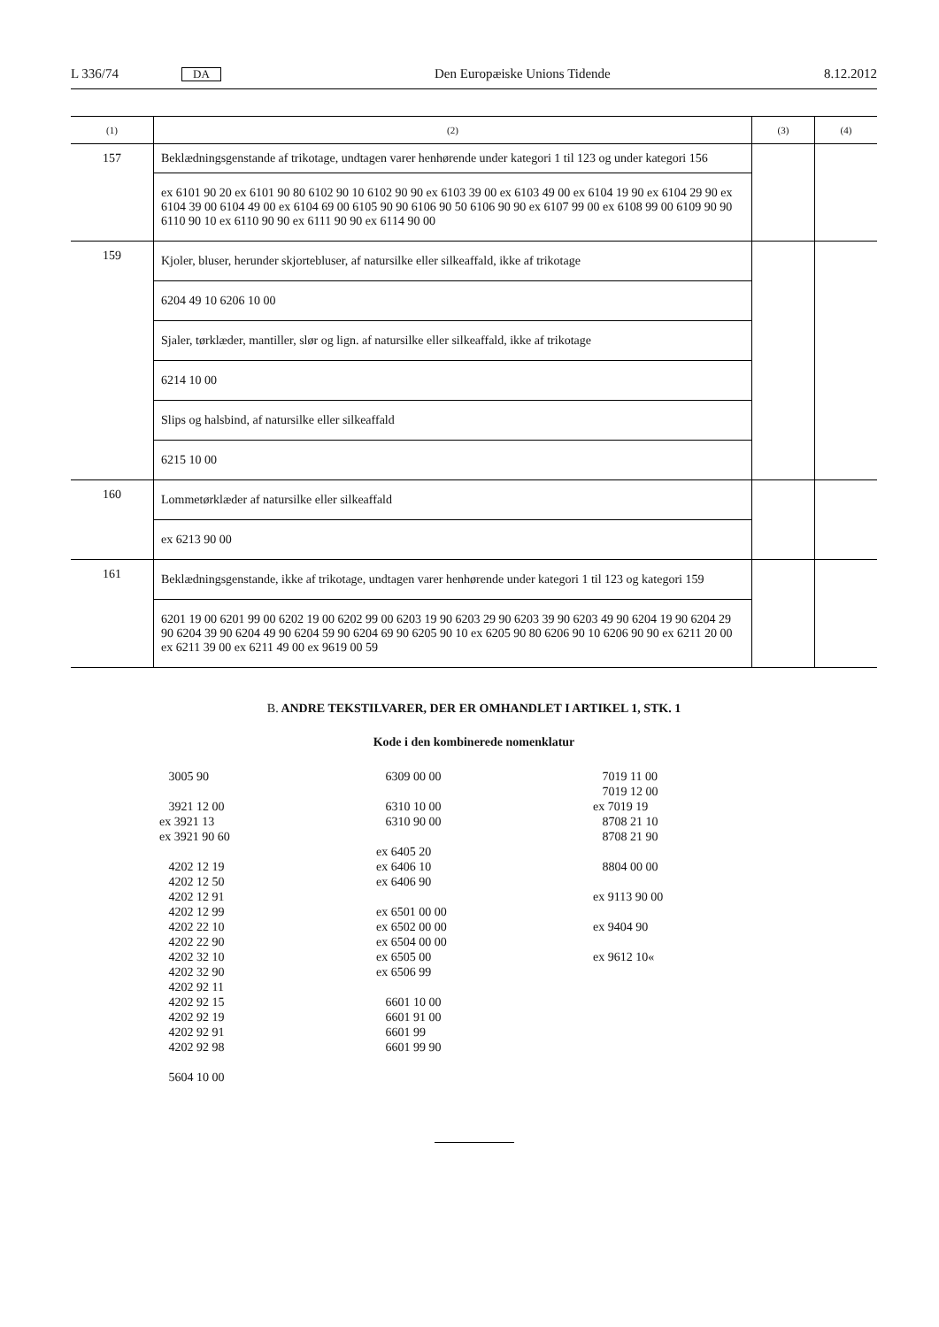L 336/74 DA Den Europæiske Unions Tidende 8.12.2012
| (1) | (2) | (3) | (4) |
| --- | --- | --- | --- |
| 157 | Beklædningsgenstande af trikotage, undtagen varer henhørende under kategori 1 til 123 og under kategori 156 | | |
| | ex 6101 90 20 ex 6101 90 80 6102 90 10 6102 90 90 ex 6103 39 00 ex 6103 49 00 ex 6104 19 90 ex 6104 29 90 ex 6104 39 00 6104 49 00 ex 6104 69 00 6105 90 90 6106 90 50 6106 90 90 ex 6107 99 00 ex 6108 99 00 6109 90 90 6110 90 10 ex 6110 90 90 ex 6111 90 90 ex 6114 90 00 | | |
| 159 | Kjoler, bluser, herunder skjortebluser, af natursilke eller silkeaffald, ikke af trikotage | | |
| | 6204 49 10 6206 10 00 | | |
| | Sjaler, tørklæder, mantiller, slør og lign. af natursilke eller silkeaffald, ikke af trikotage | | |
| | 6214 10 00 | | |
| | Slips og halsbind, af natursilke eller silkeaffald | | |
| | 6215 10 00 | | |
| 160 | Lommetørklæder af natursilke eller silkeaffald | | |
| | ex 6213 90 00 | | |
| 161 | Beklædningsgenstande, ikke af trikotage, undtagen varer henhørende under kategori 1 til 123 og kategori 159 | | |
| | 6201 19 00 6201 99 00 6202 19 00 6202 99 00 6203 19 90 6203 29 90 6203 39 90 6203 49 90 6204 19 90 6204 29 90 6204 39 90 6204 49 90 6204 59 90 6204 69 90 6205 90 10 ex 6205 90 80 6206 90 10 6206 90 90 ex 6211 20 00 ex 6211 39 00 ex 6211 49 00 ex 9619 00 59 | | |
B. ANDRE TEKSTILVARER, DER ER OMHANDLET I ARTIKEL 1, STK. 1
Kode i den kombinerede nomenklatur
3005 90 3921 12 00 ex 3921 13 ex 3921 90 60 4202 12 19 4202 12 50 4202 12 91 4202 12 99 4202 22 10 4202 22 90 4202 32 10 4202 32 90 4202 92 11 4202 92 15 4202 92 19 4202 92 91 4202 92 98 5604 10 00
6309 00 00 6310 10 00 6310 90 00 ex 6405 20 ex 6406 10 ex 6406 90 ex 6501 00 00 ex 6502 00 00 ex 6504 00 00 ex 6505 00 ex 6506 99 6601 10 00 6601 91 00 6601 99 6601 99 90
7019 11 00 7019 12 00 ex 7019 19 8708 21 10 8708 21 90 8804 00 00 ex 9113 90 00 ex 9404 90 ex 9612 10«